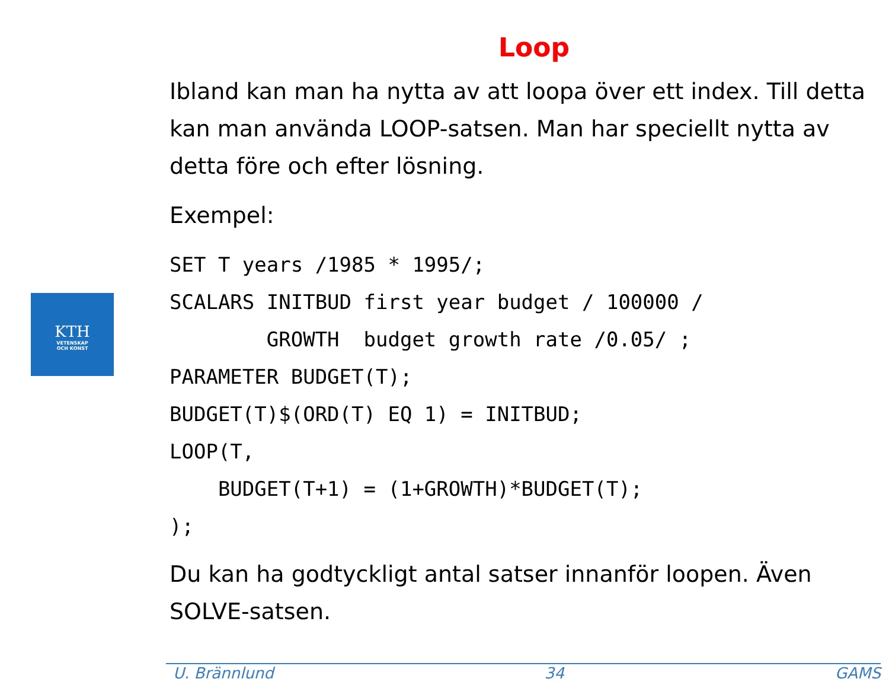KTH
VETENSKAP
OCH KONST
Loop
Ibland kan man ha nytta av att loopa över ett index. Till detta kan man använda LOOP-satsen. Man har speciellt nytta av detta före och efter lösning.
Exempel:
SET T years /1985 * 1995/;
SCALARS INITBUD first year budget / 100000 /
        GROWTH  budget growth rate /0.05/ ;
PARAMETER BUDGET(T);
BUDGET(T)$(ORD(T) EQ 1) = INITBUD;
LOOP(T,
    BUDGET(T+1) = (1+GROWTH)*BUDGET(T);
);
Du kan ha godtyckligt antal satser innanför loopen. Även SOLVE-satsen.
U. Brännlund 34 GAMS